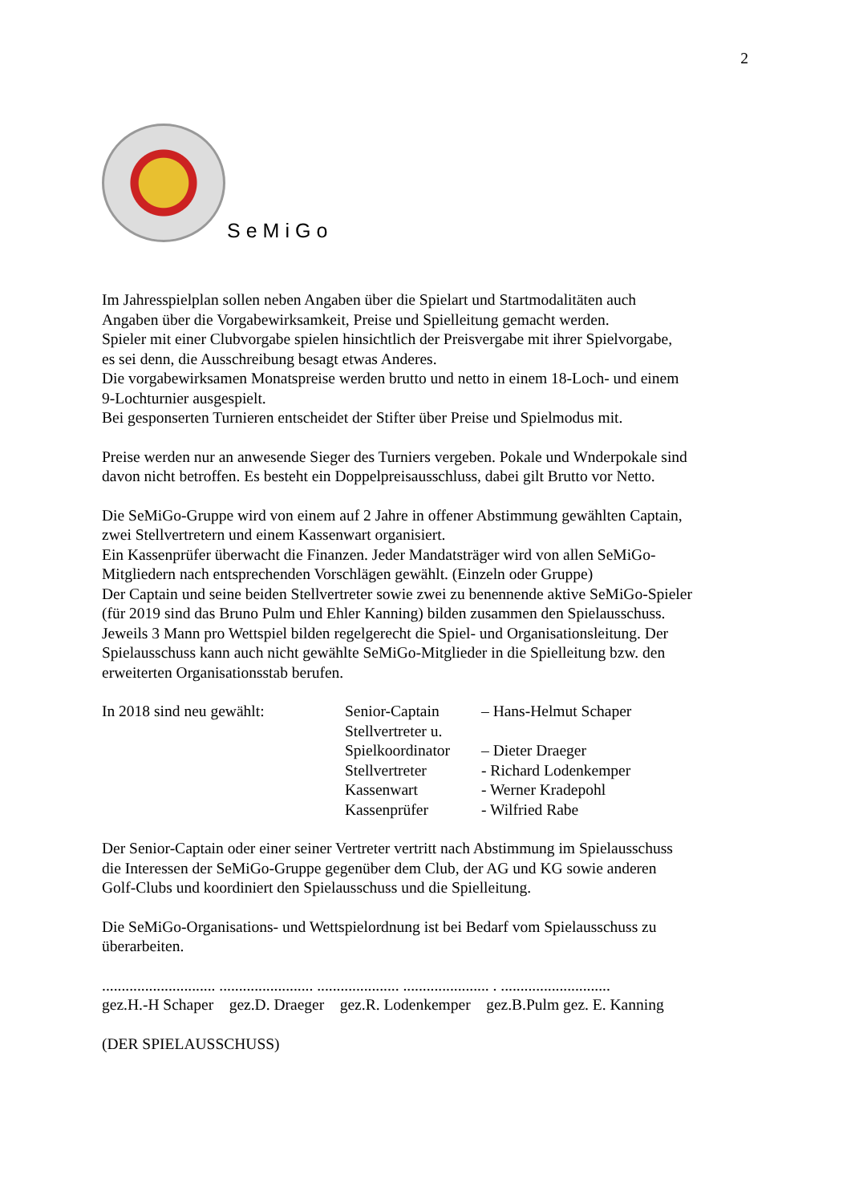2
SeMiGo
Im Jahresspielplan sollen neben Angaben über die Spielart und Startmodalitäten auch
Angaben über die Vorgabewirksamkeit, Preise und Spielleitung gemacht werden.
Spieler mit einer Clubvorgabe spielen hinsichtlich der Preisvergabe mit ihrer Spielvorgabe,
es sei denn, die Ausschreibung besagt etwas Anderes.
Die vorgabewirksamen Monatspreise werden brutto und netto in einem 18-Loch- und einem
9-Lochturnier ausgespielt.
Bei gesponserten Turnieren entscheidet der Stifter über Preise und Spielmodus mit.
Preise werden nur an anwesende Sieger des Turniers vergeben. Pokale und Wnderpokale sind
davon nicht betroffen. Es besteht ein Doppelpreisausschluss, dabei gilt Brutto vor Netto.
Die SeMiGo-Gruppe wird von einem auf 2 Jahre in offener Abstimmung gewählten Captain,
zwei Stellvertretern und einem Kassenwart organisiert.
Ein Kassenprüfer überwacht die Finanzen. Jeder Mandatsträger wird von allen SeMiGo-
Mitgliedern nach entsprechenden Vorschlägen gewählt. (Einzeln oder Gruppe)
Der Captain und seine beiden Stellvertreter sowie zwei zu benennende aktive SeMiGo-Spieler
(für 2019 sind das Bruno Pulm und Ehler Kanning) bilden zusammen den Spielausschuss.
Jeweils 3 Mann pro Wettspiel bilden regelgerecht die Spiel- und Organisationsleitung. Der
Spielausschuss kann auch nicht gewählte SeMiGo-Mitglieder in die Spielleitung bzw. den
erweiterten Organisationsstab berufen.
In 2018 sind neu gewählt: Senior-Captain – Hans-Helmut Schaper
Stellvertreter u.
Spielkoordinator – Dieter Draeger
Stellvertreter - Richard Lodenkemper
Kassenwart - Werner Kradepohl
Kassenprüfer - Wilfried Rabe
Der Senior-Captain oder einer seiner Vertreter vertritt nach Abstimmung im Spielausschuss
die Interessen der SeMiGo-Gruppe gegenüber dem Club, der AG und KG sowie anderen
Golf-Clubs und koordiniert den Spielausschuss und die Spielleitung.
Die SeMiGo-Organisations- und Wettspielordnung ist bei Bedarf vom Spielausschuss zu
überarbeiten.
............................. ........................ ..................... ...................... . ............................
gez.H.-H Schaper gez.D. Draeger gez.R. Lodenkemper gez.B.Pulm gez. E. Kanning
(DER SPIELAUSSCHUSS)